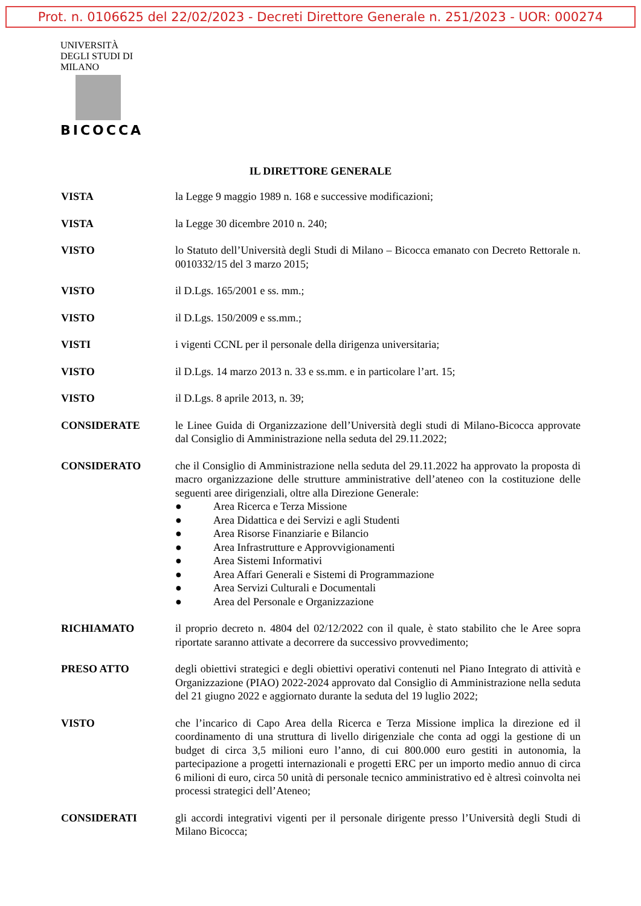Prot. n. 0106625 del 22/02/2023 - Decreti Direttore Generale n. 251/2023 - UOR: 000274
UNIVERSITÀ DEGLI STUDI DI MILANO
BICOCCA
IL DIRETTORE GENERALE
VISTA la Legge 9 maggio 1989 n. 168 e successive modificazioni;
VISTA la Legge 30 dicembre 2010 n. 240;
VISTO lo Statuto dell’Università degli Studi di Milano – Bicocca emanato con Decreto Rettorale n. 0010332/15 del 3 marzo 2015;
VISTO il D.Lgs. 165/2001 e ss. mm.;
VISTO il D.Lgs. 150/2009 e ss.mm.;
VISTI i vigenti CCNL per il personale della dirigenza universitaria;
VISTO il D.Lgs. 14 marzo 2013 n. 33 e ss.mm. e in particolare l’art. 15;
VISTO il D.Lgs. 8 aprile 2013, n. 39;
CONSIDERATE le Linee Guida di Organizzazione dell’Università degli studi di Milano-Bicocca approvate dal Consiglio di Amministrazione nella seduta del 29.11.2022;
CONSIDERATO che il Consiglio di Amministrazione nella seduta del 29.11.2022 ha approvato la proposta di macro organizzazione delle strutture amministrative dell’ateneo con la costituzione delle seguenti aree dirigenziali, oltre alla Direzione Generale:
● Area Ricerca e Terza Missione
● Area Didattica e dei Servizi e agli Studenti
● Area Risorse Finanziarie e Bilancio
● Area Infrastrutture e Approvvigionamenti
● Area Sistemi Informativi
● Area Affari Generali e Sistemi di Programmazione
● Area Servizi Culturali e Documentali
● Area del Personale e Organizzazione
RICHIAMATO il proprio decreto n. 4804 del 02/12/2022 con il quale, è stato stabilito che le Aree sopra riportate saranno attivate a decorrere da successivo provvedimento;
PRESO ATTO degli obiettivi strategici e degli obiettivi operativi contenuti nel Piano Integrato di attività e Organizzazione (PIAO) 2022-2024 approvato dal Consiglio di Amministrazione nella seduta del 21 giugno 2022 e aggiornato durante la seduta del 19 luglio 2022;
VISTO che l’incarico di Capo Area della Ricerca e Terza Missione implica la direzione ed il coordinamento di una struttura di livello dirigenziale che conta ad oggi la gestione di un budget di circa 3,5 milioni euro l’anno, di cui 800.000 euro gestiti in autonomia, la partecipazione a progetti internazionali e progetti ERC per un importo medio annuo di circa 6 milioni di euro, circa 50 unità di personale tecnico amministrativo ed è altresì coinvolta nei processi strategici dell’Ateneo;
CONSIDERATI gli accordi integrativi vigenti per il personale dirigente presso l’Università degli Studi di Milano Bicocca;